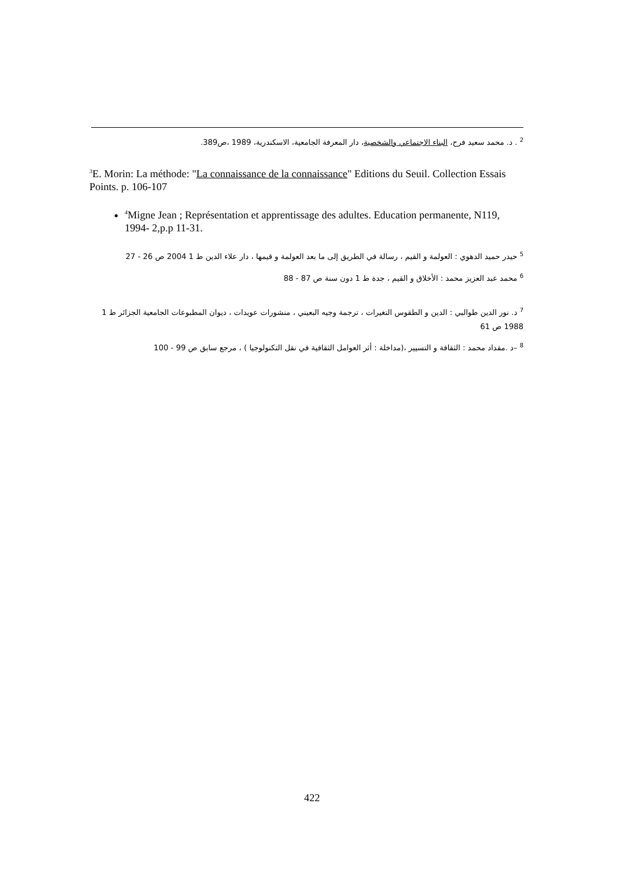<sup>2</sup> . د. محمد سعيد فرح، البناء الاجتماعي والشخصية، دار المعرفة الجامعية، الاسكندرية، 1989 ،ص389.
<sup>3</sup> E. Morin: La méthode: "La connaissance de la connaissance" Editions du Seuil. Collection Essais Points. p. 106-107
<sup>4</sup> Migne Jean ; Représentation et apprentissage des adultes. Education permanente, N119, 1994- 2,p.p 11-31.
<sup>5</sup> حيدر حميد الدهوي : العولمة و القيم ، رسالة في الطريق إلى ما بعد العولمة و قيمها ، دار علاء الدين ط 1 2004 ص 26 - 27
<sup>6</sup> محمد عبد العزيز محمد : الأخلاق و القيم ، جدة ط 1 دون سنة ص 87 - 88
<sup>7</sup> د. نور الدين طوالبي : الدين و الطقوس التغيرات ، ترجمة وجيه البعيني ، منشورات عويدات ، ديوان المطبوعات الجامعية الجزائر ط 1 1988 ص 61
<sup>8</sup> –د .مقداد محمد : الثقافة و التسيير ،(مداخلة : أثر العوامل الثقافية في نقل التكنولوجيا ) ، مرجع سابق ص 99 - 100
422